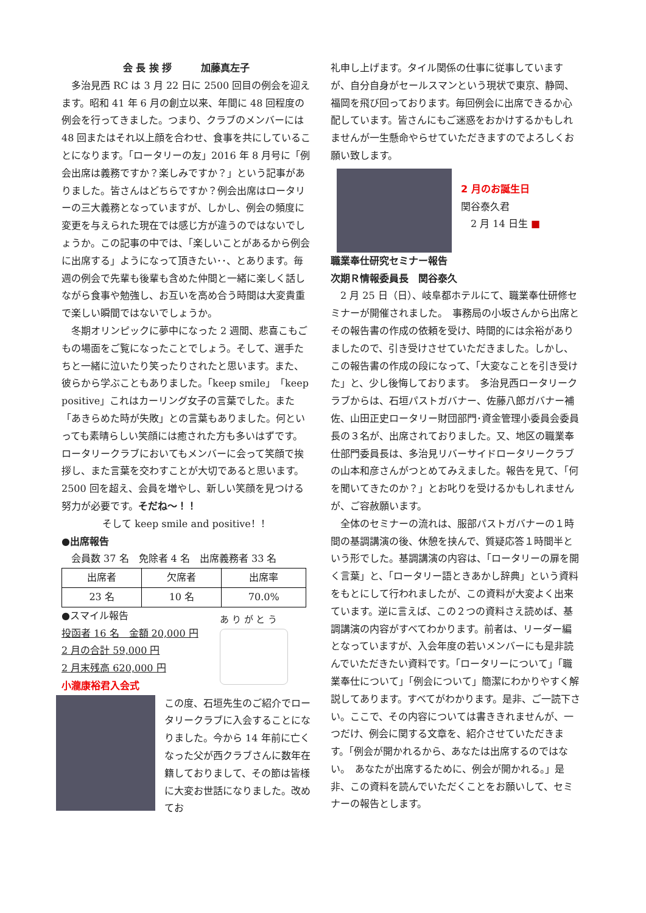会 長 挨 拶　　　加藤真左子
　多治見西 RC は 3 月 22 日に 2500 回目の例会を迎えます。昭和 41 年 6 月の創立以来、年間に 48 回程度の例会を行ってきました。つまり、クラブのメンバーには 48 回またはそれ以上顔を合わせ、食事を共にしていることになります。「ロータリーの友」2016 年 8 月号に「例会出席は義務ですか？楽しみですか？」という記事がありました。皆さんはどちらですか？例会出席はロータリーの三大義務となっていますが、しかし、例会の頻度に変更を与えられた現在では感じ方が違うのではないでしょうか。この記事の中では、「楽しいことがあるから例会に出席する」ようになって頂きたい･･、とあります。毎週の例会で先輩も後輩も含めた仲間と一緒に楽しく話しながら食事や勉強し、お互いを高め合う時間は大変貴重で楽しい瞬間ではないでしょうか。
　冬期オリンピックに夢中になった 2 週間、悲喜こもごもの場面をご覧になったことでしょう。そして、選手たちと一緒に泣いたり笑ったりされたと思います。また、彼らから学ぶこともありました。「keep smile」「keep positive」これはカーリング女子の言葉でした。また「あきらめた時が失敗」との言葉もありました。何といっても素晴らしい笑顔には癒された方も多いはずです。ロータリークラブにおいてもメンバーに会って笑顔で挨拶し、また言葉を交わすことが大切であると思います。2500 回を超え、会員を増やし、新しい笑顔を見つける努力が必要です。そだね～！！
そして keep smile and positive！！
●出席報告
　会員数 37 名　免除者 4 名　出席義務者 33 名
| 出席者 | 欠席者 | 出席率 |
| --- | --- | --- |
| 23 名 | 10 名 | 70.0% |
●スマイル報告
投函者 16 名　金額 20,000 円
2 月の合計 59,000 円
2 月末残高 620,000 円
小瀧康裕君入会式
あ り が と う
この度、石垣先生のご紹介でロータリークラブに入会することになりました。今から 14 年前に亡くなった父が西クラブさんに数年在籍しておりまして、その節は皆様に大変お世話になりました。改めてお
礼申し上げます。タイル関係の仕事に従事していますが、自分自身がセールスマンという現状で東京、静岡、福岡を飛び回っております。毎回例会に出席できるか心配しています。皆さんにもご迷惑をおかけするかもしれませんが一生懸命やらせていただきますのでよろしくお願い致します。
2 月のお誕生日
関谷泰久君
　2 月 14 日生 ■
職業奉仕研究セミナー報告
次期Ｒ情報委員長　関谷泰久
　2 月 25 日（日）、岐阜都ホテルにて、職業奉仕研修セミナーが開催されました。　事務局の小坂さんから出席とその報告書の作成の依頼を受け、時間的には余裕がありましたので、引き受けさせていただきました。しかし、この報告書の作成の段になって、「大変なことを引き受けた」と、少し後悔しております。　多治見西ロータリークラブからは、石垣パストガバナー、佐藤八郎ガバナー補佐、山田正史ロータリー財団部門･資金管理小委員会委員長の３名が、出席されておりました。又、地区の職業奉仕部門委員長は、多治見リバーサイドロータリークラブの山本和彦さんがつとめてみえました。報告を見て、「何を聞いてきたのか？」とお叱りを受けるかもしれませんが、ご容赦願います。
　全体のセミナーの流れは、服部パストガバナーの１時間の基調講演の後、休憩を挟んで、質疑応答１時間半という形でした。基調講演の内容は、「ロータリーの扉を開く言葉」と、「ロータリー語ときあかし辞典」という資料をもとにして行われましたが、この資料が大変よく出来ています。逆に言えば、この２つの資料さえ読めば、基調講演の内容がすべてわかります。前者は、リーダー編となっていますが、入会年度の若いメンバーにも是非読んでいただきたい資料です。「ロータリーについて」「職業奉仕について」「例会について」簡潔にわかりやすく解説してあります。すべてがわかります。是非、ご一読下さい。ここで、その内容については書ききれませんが、一つだけ、例会に関する文章を、紹介させていただきます。「例会が開かれるから、あなたは出席するのではない。　あなたが出席するために、例会が開かれる。」是非、この資料を読んでいただくことをお願いして、セミナーの報告とします。